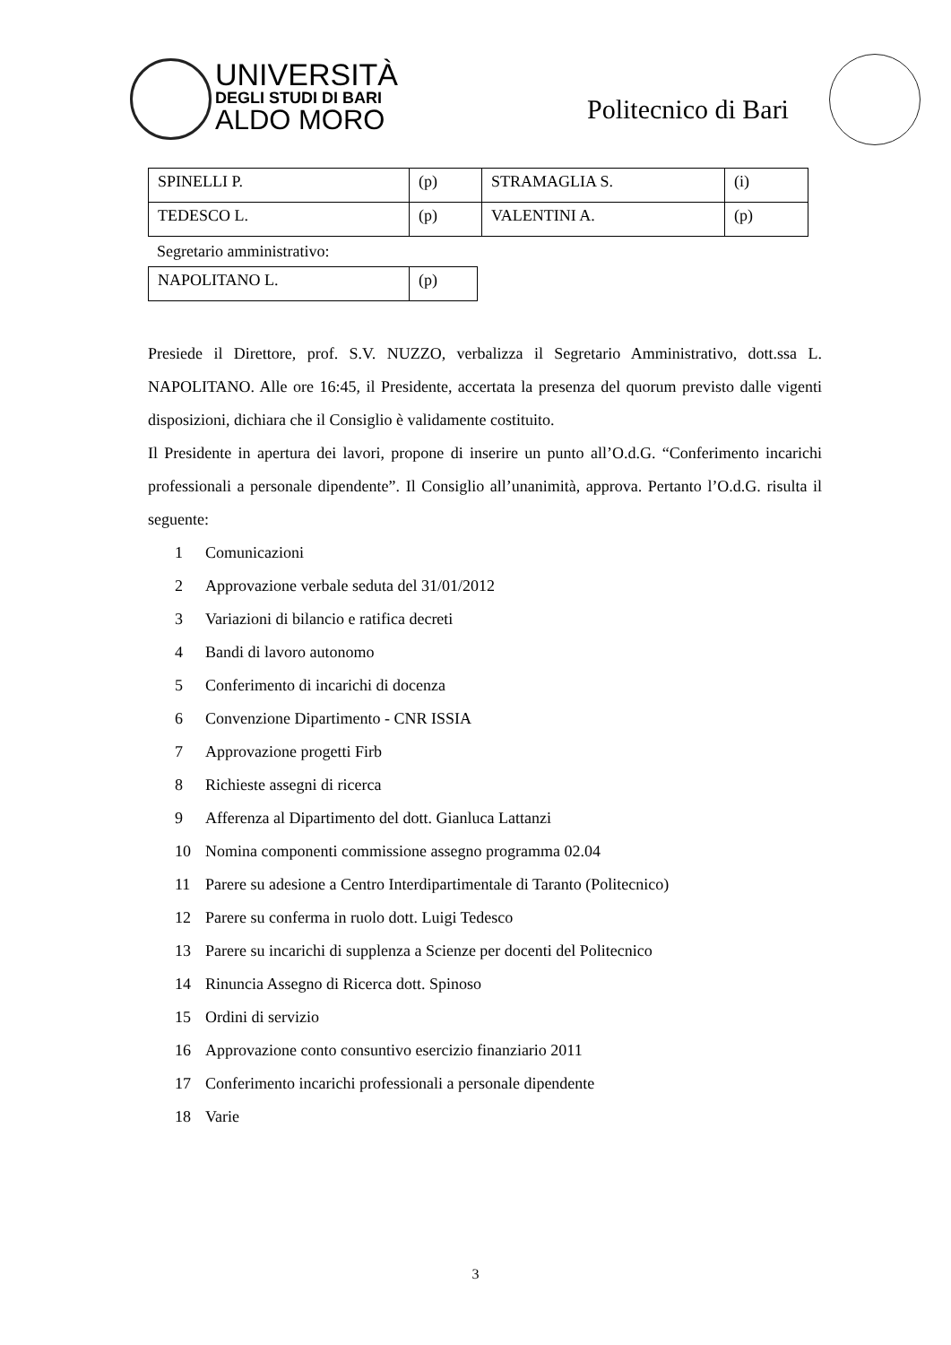UNIVERSITÀ
DEGLI STUDI DI BARI
ALDO MORO
Politecnico di Bari
| SPINELLI P. | (p) | STRAMAGLIA S. | (i) |
| TEDESCO L. | (p) | VALENTINI A. | (p) |
Segretario amministrativo:
| NAPOLITANO L. | (p) |
Presiede il Direttore, prof. S.V. NUZZO, verbalizza il Segretario Amministrativo, dott.ssa L. NAPOLITANO. Alle ore 16:45, il Presidente, accertata la presenza del quorum previsto dalle vigenti disposizioni, dichiara che il Consiglio è validamente costituito.
Il Presidente in apertura dei lavori, propone di inserire un punto all’O.d.G. “Conferimento incarichi professionali a personale dipendente”. Il Consiglio all’unanimità, approva. Pertanto l’O.d.G. risulta il seguente:
1 Comunicazioni
2 Approvazione verbale seduta del 31/01/2012
3 Variazioni di bilancio e ratifica decreti
4 Bandi di lavoro autonomo
5 Conferimento di incarichi di docenza
6 Convenzione Dipartimento - CNR ISSIA
7 Approvazione progetti Firb
8 Richieste assegni di ricerca
9 Afferenza al Dipartimento del dott. Gianluca Lattanzi
10 Nomina componenti commissione assegno programma 02.04
11 Parere su adesione a Centro Interdipartimentale di Taranto (Politecnico)
12 Parere su conferma in ruolo dott. Luigi Tedesco
13 Parere su incarichi di supplenza a Scienze per docenti del Politecnico
14 Rinuncia Assegno di Ricerca dott. Spinoso
15 Ordini di servizio
16 Approvazione conto consuntivo esercizio finanziario 2011
17 Conferimento incarichi professionali a personale dipendente
18 Varie
3